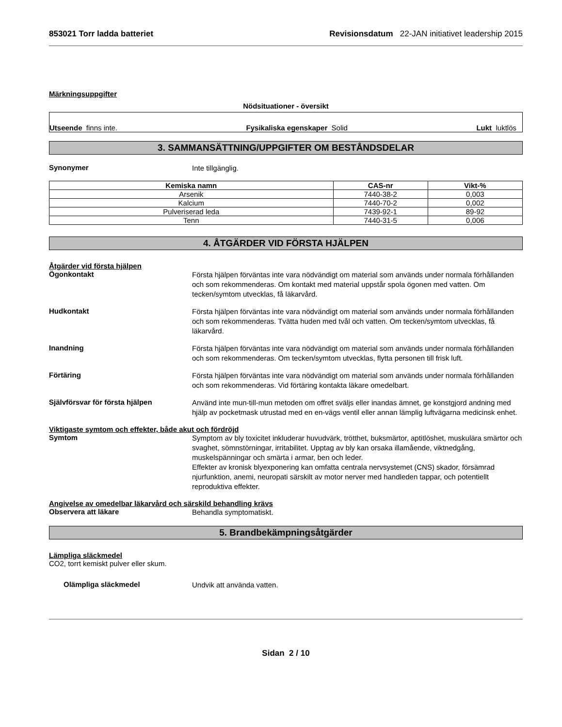853021 Torr ladda batteriet Revisionsdatum 22-JAN initiativet leadership 2015
Märkningsuppgifter
Nödsituationer - översikt
Utseende finns inte. Fysikaliska egenskaper Solid Lukt luktlös
3. SAMMANSÄTTNING/UPPGIFTER OM BESTÅNDSDELAR
Synonymer
Inte tillgänglig.
| Kemiska namn | CAS-nr | Vikt-% |
| --- | --- | --- |
| Arsenik | 7440-38-2 | 0,003 |
| Kalcium | 7440-70-2 | 0,002 |
| Pulveriserad leda | 7439-92-1 | 89-92 |
| Tenn | 7440-31-5 | 0,006 |
4. ÅTGÄRDER VID FÖRSTA HJÄLPEN
Åtgärder vid första hjälpen
Ögonkontakt
Första hjälpen förväntas inte vara nödvändigt om material som används under normala förhållanden och som rekommenderas. Om kontakt med material uppstår spola ögonen med vatten. Om tecken/symtom utvecklas, få läkarvård.
Hudkontakt
Första hjälpen förväntas inte vara nödvändigt om material som används under normala förhållanden och som rekommenderas. Tvätta huden med tvål och vatten. Om tecken/symtom utvecklas, få läkarvård.
Inandning
Första hjälpen förväntas inte vara nödvändigt om material som används under normala förhållanden och som rekommenderas. Om tecken/symtom utvecklas, flytta personen till frisk luft.
Förtäring
Första hjälpen förväntas inte vara nödvändigt om material som används under normala förhållanden och som rekommenderas. Vid förtäring kontakta läkare omedelbart.
Självförsvar för första hjälpen
Använd inte mun-till-mun metoden om offret sväljs eller inandas ämnet, ge konstgjord andning med hjälp av pocketmask utrustad med en en-vägs ventil eller annan lämplig luftvägarna medicinsk enhet.
Viktigaste symtom och effekter, både akut och fördröjd
Symtom
Symptom av bly toxicitet inkluderar huvudvärk, trötthet, buksmärtor, aptitlöshet, muskulära smärtor och svaghet, sömnstörningar, irritabilitet. Upptag av bly kan orsaka illamående, viktnedgång, muskelspänningar och smärta i armar, ben och leder.
Effekter av kronisk blyexponering kan omfatta centrala nervsystemet (CNS) skador, försämrad njurfunktion, anemi, neuropati särskilt av motor nerver med handleden tappar, och potentiellt reproduktiva effekter.
Angivelse av omedelbar läkarvård och särskild behandling krävs
Observera att läkare
Behandla symptomatiskt.
5. Brandbekämpningsåtgärder
Lämpliga släckmedel
CO2, torrt kemiskt pulver eller skum.
Olämpliga släckmedel
Undvik att använda vatten.
Sidan 2 / 10